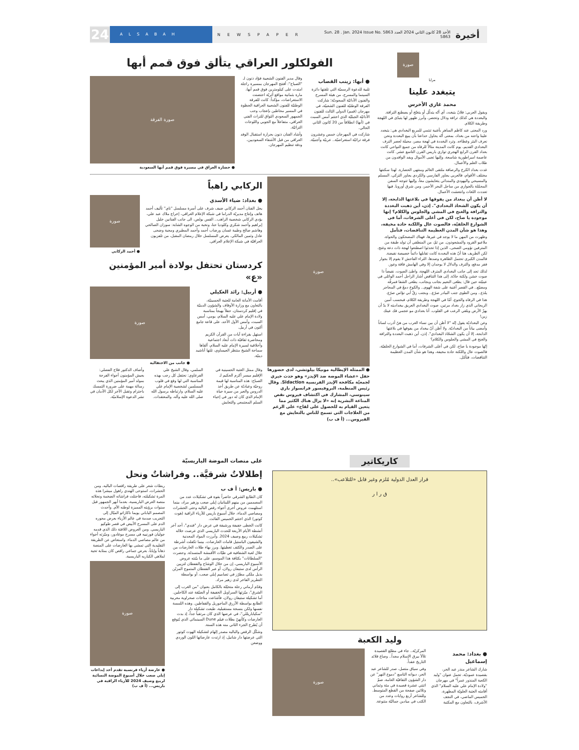24
ALSABAH
NEWSPAPER
Sun. 28 . Jan. 2024 Issue No. 5863 الأحد 28 كانون الثاني 2024 العدد 5863
أخيرة
صورة
مرايا
يتبغدد علينا
محمد غازي الأخرس
ويقول العربي: فلانٌ يتبغدد، أي أنّه يتدلّل أو يتغنّج أو يصطنع الترافة. والبغددة هي كذلك ترافة ودلال وتحضر، وأبرز ظهور لها يتبدّى في اللهجة وطريقة الكلام.
ورد المعنى عند كاظم الساهر بأغنية تنتمي للمربع البغدادي هي: يتبغدد علينا واحنه من بغداد، بمعنى أنّه يحاول خداعنا بأن يبيع البغددة ونحن نعرف البئر وغطاءه. وترد البغددة في لهجة مصر، محيلة لعصر الترف البغدادي القديم، يوم كانت المدينة مثالاً للرفاه من جميع النواحي كانت بغداد القرن الرابع الهجري توازي باريس القرن التاسع عشر. كانت عاصمة امبراطورية شاسعة، وإليها تجبى الأموال ويفد الوافدون من طلاب العلم والأعمال.
غدت بغداد الكرخ والرصافة ملتقى العالم ومنتهى الحضارة. لهذا سكنتها مختلف الأقوام، فالعربي يجاور الفارسي والكردي يجاور التركي، المسلم والمسيحي واليهودي والمندائي يتعايشون معاً، وإليها تتوجه السفن المحمّلة بالجواري من ساحل البحر الأحمر، ومن شرق أوروبا. فيها تعددت اللغات وانتعشت الأعمال.
لا أظن أن ببغداد من يفوقها في بلاغتها الذابحة، إلا أن يكون الشحاذ البغدادي". إذن، أين ذهبت البغددة والترافة والغنج في المشي والجلوس والكلام؟ إنها موجودة يا صاح، لكن في أعلى الشرفات، أما في الشوارع الخلفيّة، فالصوت عال واللكنة حادة مخيفة، وهذا هو شأن المدن العظيمة التناقضات، فتأمل
وظهرت من المهن ما لا يوجد في غيرها، فهناك المضحكون والحواة، ملاعبو القرود والمشعوذون. من ثمّ، من المنطقي أن تولد طبقة من المترفين نؤومي الضحى، الذين إذا تحدثوا اصطنعوا لهجة ذات دعة وغنج. لكن الطريف هنا أنّ هذه البغددة كانت تقابلها دائماً خصيصة نقيضة. فالمدن الكبرى تحتمل الظاهرة وضدها، الثراء الفاحش لا يقوم إلا بجوار فقر مدقع، والترف والدلال لا يوجدان إلا وفي الهامش فاقة وعوز.
لذلك تجد إلى جانب البغدادي المترف اللهجة، واطئ الصوت، نقيضاً ذا صوت خشن ولكنة حادّة. إلى هذا التناقض أشار الراحل أحمد الوائلي في عينيّته حين قال: يطغى النعيم بجانب وبجانب، يطغى الشقا فمرفّه ومضيّع.. في القصر أغنية على شفة الهوى.. والكوخ دمعٌ في المحاجر يلذع.. ومن الطوى جنب البيادر صرّع.. وبجنب زقّ أبي نؤاس صرّع.
هذا في الرفاه والجوع، أمّا في اللهجة وطريقة الكلام، فبحسب أمين الريحاني الذي زار بغداد مرتين، صوت البغدادي العريق ببغداديته لا بدّ أن يهزّ الأرض ويلقي الرعب في القلوب. أنا بغدادي مو عجمي فك عينك زين!
وعن البغداديّة يقول إنّه "لا أظن أن بين نساء العرب من هنّ أذرب لساناً وأمضى بياناً من البغداديّة. ولا أظن أنّ ببغداد من يفوقها في بلاغتها الذابحة، إلا أن يكون الشحّاذ البغدادي". إذن، أين ذهبت البغددة والترافة والغنج في المشي والجلوس والكلام؟
إنّها موجودة يا صاح، لكن في أعلى الشرفات، أما في الشوارع الخلفيّة، فالصوت عال واللكنة حادة مخيفة، وهذا هو شأن المدن العظيمة التناقضات، فتأمّل.
الفولكلور العراقي يتألق فوق قمم أبها
● أبها: زينب القصاب
تلبية للدعوة الرسميّة التي تلقتها دائرة السينما والمسرح، من هيئة المسرح والفنون الأدائيّة السعوديّة؛ شاركت الفرقة الوطنيّة للفنون الشعبيّة، في مهرجان (قمم) الدولي الثالث للفنون الأدائيّة الجبليّة الذي اختتم أمس السبت في (أبها) انطلاقاً من 20 كانون الثاني الحالي.
شاركت في المهرجان خمس وعشرون فرقة تراثيّة استعراضيّة.. عربيّة وأجنبيّة.
وقال مدير الفنون الشعبية فؤاد ذنون لـ "الصباح": أفتتح المهرجان بمسيرة راجلة امتدت على كيلومترين فوق قمم أبها، مارة بثمانية مواقع أثريّة احتضنت الاستعراضات، مؤكداً: كانت للفرقة الوطنيّة للفنون الشعبية العراقية الحظوة في المسير محاطين بإعجاب وحب الجمهور السعودي التواق للتراث الفني العراقي، متفاعلاً مع الجوبي واللوحات التراثيّة.
وأشاد الفنان ذنون بحرارة استقبال الوفد العراقي من قبل الأشقاء السعوديين، ودقة تنظيم المهرجان.
صورة الفرقة
● حضارة العراق في مسيرة فوق قمم أبها السعودية
صورة
● الممثلة الإيطالية مونيكا بيلوتشي، لدى حضورها حفل «عشاء الموضة ضد الإيدز» وهو حدث خيري لجمعيّة مكافحة الإيدز الفرنسية Sidaction. وقال رئيس المنظمة، البروفيسور فرانسواز باري سينوسي، المشارك في اكتشاف فيروس نقص المناعة البشرية إنه «لا يزال هناك الكثير مما يتعين القيام به للحصول على لقاح» على الرغم من العلاجات التي تسمح للناس بالتعايش مع الفيروس... (أ ف ب)
الركابي راهباً
● بغداد: ضياء الأسدي
يحل الفنان أحمد الركابي ضيف شرف على أسرة مسلسل "ناي" تأليف أحمد هاتف وإنتاج مديريّة الدراما في شبكة الإعلام العراقي، إخراج ملاك عبد علي، يؤدي الركابي شخصية الراهب.. القس بولص، الى جانب الفنانين خليل إبراهيم وأحمد شكري وكلوديا حنا، ونخبة من الوجوه الشابة: سوزان الصالحي وهاشم صالح وطيبة غسان ورضاب أحمد وأحمد المطيري ومحبة وضحى عادل وثمين المالكي. يعرض المسلسل خلال رمضان المقبل، من تلفزيون العراقيّة في شبكة الإعلام العراقي.
صورة
● أحمد الركابي
كردستان تحتفل بولادة أمير المؤمنين «ع»
● أربيل: رائد العكيلي
أقامت الأمانة العامة للعتبة الحسينيّة، بالتعاون مع وزارة الأوقاف والشؤون الدينيّة في إقليم كردستان، حفلاً بهيجاً بمناسبة ولادة الإمام علي عليه السلام، يومي، أمس السبت، وأمس الأول الأحد، على قاعة جامع ألتون في أربيل.
استهل بقراءة آيات من القرآن الكريم ومحاضرة ثقافيّة ذات أبعاد اجتماعية وأخلاقية لسيرة الإمام عليه السلام، ألقاها سماحة الشيخ منتظر العيساوي، تلتها أناشيد دينيّة.
صورة
● جانب من الاحتفالية
وقال ممثل العتبة الحسينية في الإقليم ميسر أكرم الحكيم لـ الصباح: هذه المناسبة لها قيمة روحيّة وعباديّة عن طريق أخذ الدروس والعبر من سيرة حياة الإمام الذي كان له دور في إحياء السلم المجتمعي والتعايش السلمي، وقال الشيخ علي الفرعاوي: نحتفل كل رجب بهذه المناسبة التي لها وقع في قلوب المسلمين لشخصية الإمام علي عليه السلام، وارتباطه برسول الله صلى الله عليه وآله، والمعتقدات.
وأضاف الدكتور فلاح الفضلي: يعيش المؤمنون أجواء الفرحة بمولد أمير المؤمنين الذي يبعث رسالة مهمة على ضرورة التمسك باحترام وتقبل الآخر لكل الأديان في نشر الدعوة الإسلاميّة.
كاريكاتير
قرار العدل الدولية مُلزم وغير قابل «للتلاعب»..
ق ر ا ر
وليد الكعبة
● بغداد: محمد إسماعيل
شارك الشاعر منذر عبد الحر، بقصيدة عموديّة، تحمل عنوان "وليد الكعبة المنذور عمراً" في مهرجان "ولادة الإمام علي عليه السلام" الذي أقامته العتبة العلويّة المطهرة، الخميس الماضي، في النجف الأشرف، بالتعاون مع المكتبة المركزيّة.. جاء في مطلع القصيدة تلألأ بيرق الإسلام مجداً.. وصاغ قلائد التاريخ عقداً.
وفي سياق متصل، صدر للشاعر عبد الحر، ديوانه التاسع "دموع النهر" عن دار الشؤون الثقافيّة العامة، ضمّ اثنتي عشرة قصيدة في مئة وثماني وثلاثين صفحة من القطع المتوسط. وللشاعر أربع روايات وعدد من الكتب في ميادين جماليّة متنوعة.
صورة
على منصات الموضة الباريسيّة
إطلالاتٌ شرقيَّة.. وفراشاتٌ ونحل
● باريس: أ ف ب
كان الطابع الشرقي حاضراً بقوة في تشكيلات عدد من المصممين من بينهم اللبنانيان إيلي صعب وزهير مراد، بينما استلهمت عروض أخرى أجواء رقص الباليه وحتى الحشرات ومصاصي الدماء، خلال أسبوع باريس للأزياء الراقية (هوت كوتور) الذي اختتم الخميس الفائت.
كانت الخطى خفيفة ورشيقة في عرض دار "فندي"، أحد آخر أنشطة الأيام الأربعة للحدث الباريسي الذي عرضت خلاله تشكيلات ربيع وصيف 2024. وأبرزت المواد المعدنية والشيفون الباستيل قامات العارضات، بينما تكفلت أشرطة على الصدر والكتف تغطيتها. وبرز بهاء طلات العارضات من خلال لعبة الشفافية في طيّات الأقمشة المتسدلة. وحضرت "السلطانات" بكثافة هذا الموسم، على ما بيّنته عروض الأسبوع الباريسي، إن من خلال الوشاح والقفطان لتزيين الرأس لدى ستيفان رولان، أو عبر القفطان المتموج المزيّن بذيل ملكي مطرّز في تصاميم إيلي صعب، أو بواسطة التطريز الفاخر لدى زهير مراد.
وقدّم أرماني رحلة متخيّلة بالكامل بعنوان "من الغرب إلى الشرق"، ميّزتها السراويل الخفيفة أو الضيّقة عند الكاحلين. أما تشكيلة ستيفان رولان، فأشاعت مناخات صحراوية مغربية الطابع بواسطة الأزرق الماجوريل والقفاطين. وهذه اللمسة نفسها ولكن بنسخة مستقبلية، طبعت تشكيلة دار "سكياباريللي"، في عرضها الذي كان مرتقباً جداً، إذ بدت العارضات وكأنهنّ بطلات فيلم Dune السينمائي الذي يُتوقع أن يُطرح الجزء الثاني منه هذه السنة.
وشكّل الرقص والباليه مصدر إلهام لتشكيلة الهوت كوتور التي عرضتها دار شانيل، إذ ارتدت عارضاتها اللون الوردي ووضعن
ربطات شعر على طريقة راقصات الباليه. ومن الحشرات، استوحى الهندي راهول ميشرا هذه المرة تشكيلته، فاحتلت فراشاته الضخمة ونحلاته منصة العرض الباريسية، بعدما أبهر الجمهور قبل سنوات برؤيته المميزة لوطنه الأم. وأحدث المصمم الياباني يويما ناكازاتو الميّال إلى التجريب صدمة في عالم الأزياء بعرض محوره الدم على المسرح الأبيض في قصر طوكيو الباريسي. ومن العروض اللافتة ذلك الذي قدمه جوليان فورنييه في مسرح موغادور، وميّزته أجواء من عالم مصاصي الدماء. واستعاض عن الطريقة التقليدية التي تمشي بها العارضات على المنصة ذهاباً وإياباً، بعرض جماعي راقص كان بمثابة تحية لملاهي الكباريه الباريسية.
صورة
● عارضة أزياء فرنسية تقدم أحد إبداعات إيلي صعب خلال أسبوع الموضة النسائية لربيع وصيف 2024 للأزياء الراقية في باريس... (أ ف ب)